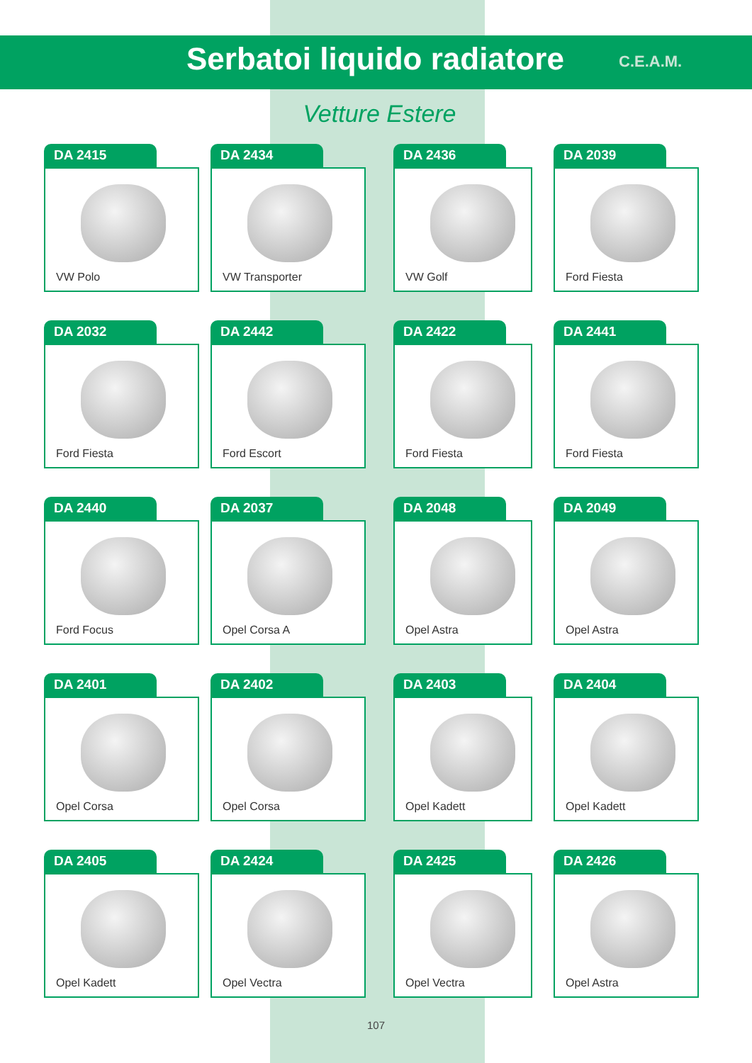Serbatoi liquido radiatore
C.E.A.M.
Vetture Estere
DA 2415
VW Polo
DA 2434
VW Transporter
DA 2436
VW Golf
DA 2039
Ford Fiesta
DA 2032
Ford Fiesta
DA 2442
Ford Escort
DA 2422
Ford Fiesta
DA 2441
Ford Fiesta
DA 2440
Ford Focus
DA 2037
Opel Corsa A
DA 2048
Opel Astra
DA 2049
Opel Astra
DA 2401
Opel Corsa
DA 2402
Opel Corsa
DA 2403
Opel Kadett
DA 2404
Opel Kadett
DA 2405
Opel Kadett
DA 2424
Opel Vectra
DA 2425
Opel Vectra
DA 2426
Opel Astra
107